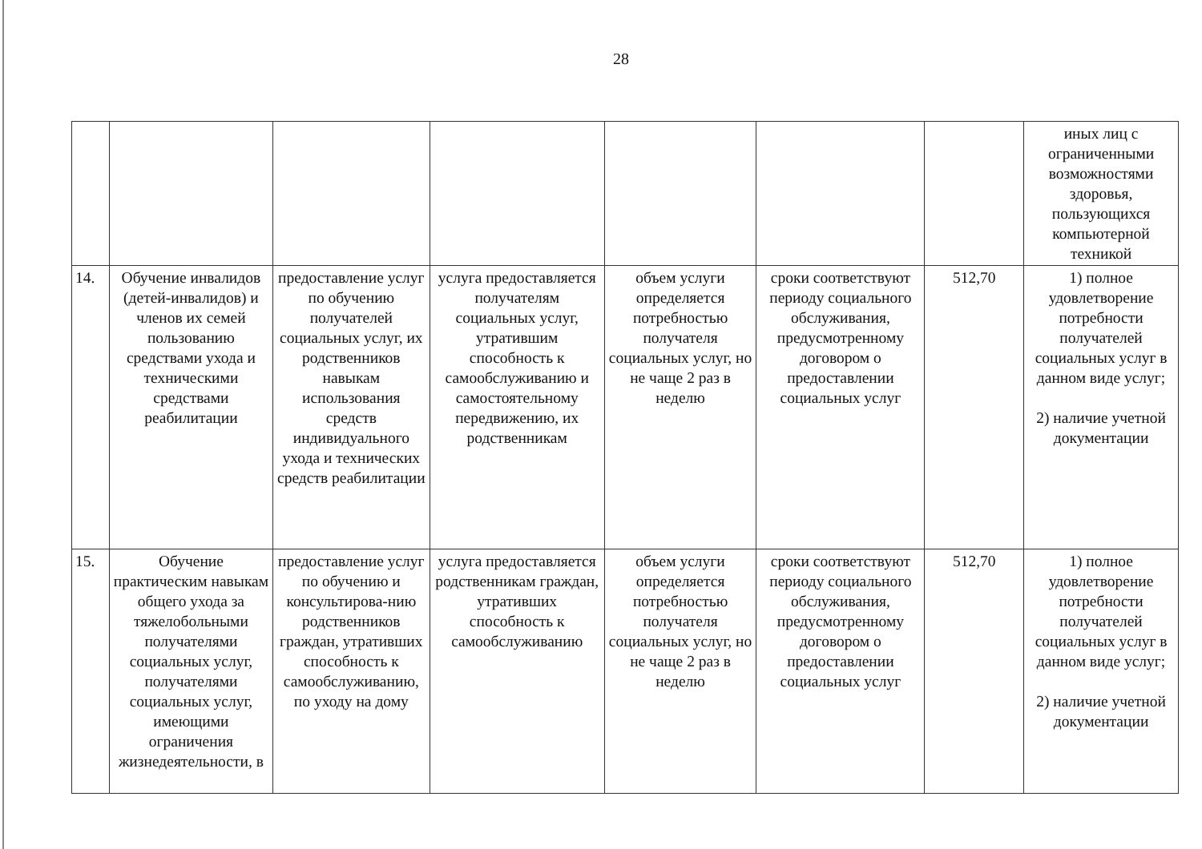28
| | | | | | | | иных лиц с ограниченными возможностями здоровья, пользующихся компьютерной техникой |
| 14. | Обучение инвалидов (детей-инвалидов) и членов их семей пользованию средствами ухода и техническими средствами реабилитации | предоставление услуг по обучению получателей социальных услуг, их родственников навыкам использования средств индивидуального ухода и технических средств реабилитации | услуга предоставляется получателям социальных услуг, утратившим способность к самообслуживанию и самостоятельному передвижению, их родственникам | объем услуги определяется потребностью получателя социальных услуг, но не чаще 2 раз в неделю | сроки соответствуют периоду социального обслуживания, предусмотренному договором о предоставлении социальных услуг | 512,70 | 1) полное удовлетворение потребности получателей социальных услуг в данном виде услуг; 2) наличие учетной документации |
| 15. | Обучение практическим навыкам общего ухода за тяжелобольными получателями социальных услуг, получателями социальных услуг, имеющими ограничения жизнедеятельности, в | предоставление услуг по обучению и консультирова-нию родственников граждан, утративших способность к самообслуживанию, по уходу на дому | услуга предоставляется родственникам граждан, утративших способность к самообслуживанию | объем услуги определяется потребностью получателя социальных услуг, но не чаще 2 раз в неделю | сроки соответствуют периоду социального обслуживания, предусмотренному договором о предоставлении социальных услуг | 512,70 | 1) полное удовлетворение потребности получателей социальных услуг в данном виде услуг; 2) наличие учетной документации |